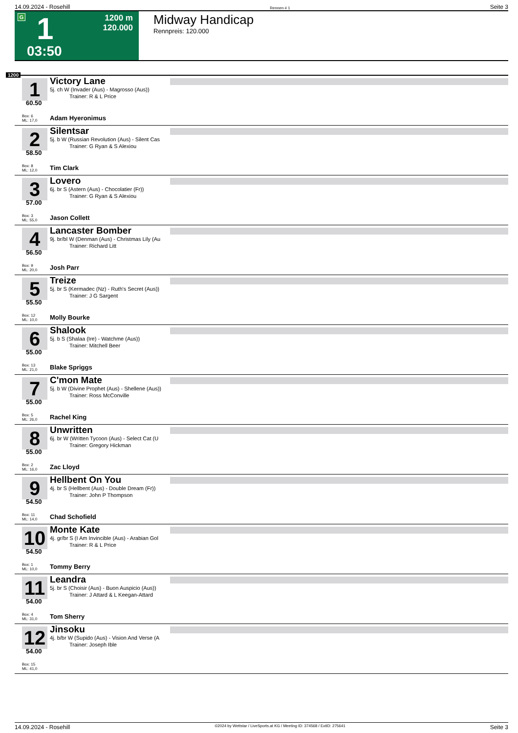14.09.2024 - Rosehill Rennen # 1 Seite 3
G 1
1200 m
120.000
03:50
Midway Handicap
Rennpreis: 120.000
1200
1
60.50
Box: 6
ML: 17,0
Victory Lane
5j. ch W (Invader (Aus) - Magrosso (Aus))
Trainer: R & L Price
Adam Hyeronimus
2
58.50
Box: 8
ML: 12,0
Silentsar
5j. b W (Russian Revolution (Aus) - Silent Cas
Trainer: G Ryan & S Alexiou
Tim Clark
3
57.00
Box: 3
ML: 55,0
Lovero
6j. br S (Astern (Aus) - Chocolatier (Fr))
Trainer: G Ryan & S Alexiou
Jason Collett
4
56.50
Box: 9
ML: 20,0
Lancaster Bomber
9j. br/bl W (Denman (Aus) - Christmas Lily (Au
Trainer: Richard Litt
Josh Parr
5
55.50
Box: 12
ML: 10,0
Treize
5j. br S (Kermadec (Nz) - Ruth's Secret (Aus))
Trainer: J G Sargent
Molly Bourke
6
55.00
Box: 13
ML: 21,0
Shalook
5j. b S (Shalaa (Ire) - Watchme (Aus))
Trainer: Mitchell Beer
Blake Spriggs
7
55.00
Box: 5
ML: 26,0
C'mon Mate
5j. b W (Divine Prophet (Aus) - Shellene (Aus))
Trainer: Ross McConville
Rachel King
8
55.00
Box: 2
ML: 16,0
Unwritten
6j. br W (Written Tycoon (Aus) - Select Cat (U
Trainer: Gregory Hickman
Zac Lloyd
9
54.50
Box: 11
ML: 14,0
Hellbent On You
4j. br S (Hellbent (Aus) - Double Dream (Fr))
Trainer: John P Thompson
Chad Schofield
10
54.50
Box: 1
ML: 10,0
Monte Kate
4j. gr/br S (I Am Invincible (Aus) - Arabian Gol
Trainer: R & L Price
Tommy Berry
11
54.00
Box: 4
ML: 31,0
Leandra
5j. br S (Choisir (Aus) - Buon Auspicio (Aus))
Trainer: J Attard & L Keegan-Attard
Tom Sherry
12
54.00
Box: 15
ML: 41,0
Jinsoku
4j. b/br W (Supido (Aus) - Vision And Verse (A
Trainer: Joseph Ible
14.09.2024 - Rosehill ©2024 by Wettstar / LiveSports.at KG / Meeting ID: 374568 / ExtID: 275641 Seite 3